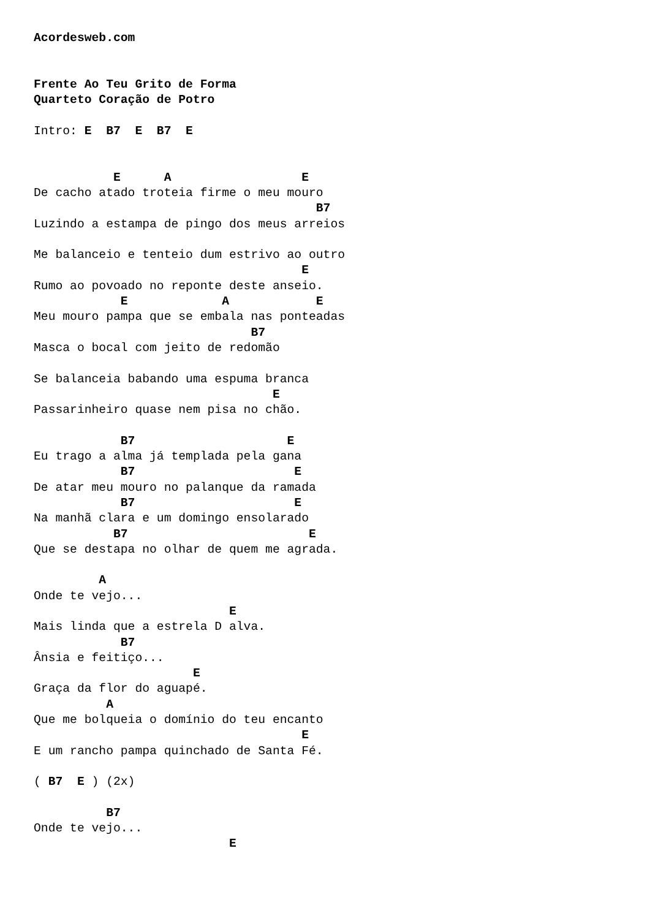Acordesweb.com


Frente Ao Teu Grito de Forma
Quarteto Coração de Potro

Intro: E  B7  E  B7  E


           E      A                  E
De cacho atado troteia firme o meu mouro
                                       B7
Luzindo a estampa de pingo dos meus arreios

Me balanceio e tenteio dum estrivo ao outro
                                     E
Rumo ao povoado no reponte deste anseio.
            E             A            E
Meu mouro pampa que se embala nas ponteadas
                              B7
Masca o bocal com jeito de redomão

Se balanceia babando uma espuma branca
                                 E
Passarinheiro quase nem pisa no chão.

            B7                     E
Eu trago a alma já templada pela gana
            B7                      E
De atar meu mouro no palanque da ramada
            B7                      E
Na manhã clara e um domingo ensolarado
           B7                         E
Que se destapa no olhar de quem me agrada.

         A
Onde te vejo...
                           E
Mais linda que a estrela D alva.
            B7
Ânsia e feitiço...
                      E
Graça da flor do aguapé.
          A
Que me bolqueia o domínio do teu encanto
                                     E
E um rancho pampa quinchado de Santa Fé.

( B7  E ) (2x)

          B7
Onde te vejo...
                           E